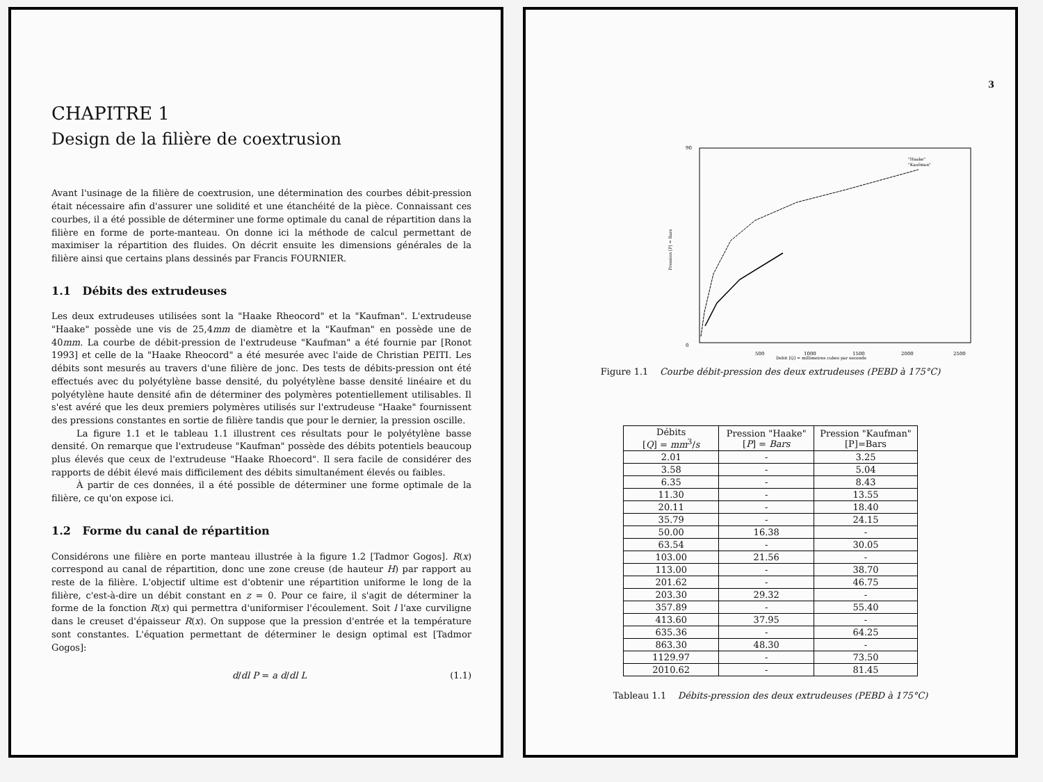CHAPITRE 1
Design de la filière de coextrusion
Avant l'usinage de la filière de coextrusion, une détermination des courbes débit-pression était nécessaire afin d'assurer une solidité et une étanchéité de la pièce. Connaissant ces courbes, il a été possible de déterminer une forme optimale du canal de répartition dans la filière en forme de porte-manteau. On donne ici la méthode de calcul permettant de maximiser la répartition des fluides. On décrit ensuite les dimensions générales de la filière ainsi que certains plans dessinés par Francis FOURNIER.
1.1 Débits des extrudeuses
Les deux extrudeuses utilisées sont la "Haake Rheocord" et la "Kaufman". L'extrudeuse "Haake" possède une vis de 25,4mm de diamètre et la "Kaufman" en possède une de 40mm. La courbe de débit-pression de l'extrudeuse "Kaufman" a été fournie par [Ronot 1993] et celle de la "Haake Rheocord" a été mesurée avec l'aide de Christian PEITI. Les débits sont mesurés au travers d'une filière de jonc. Des tests de débits-pression ont été effectués avec du polyétylène basse densité, du polyétylène basse densité linéaire et du polyétylène haute densité afin de déterminer des polymères potentiellement utilisables. Il s'est avéré que les deux premiers polymères utilisés sur l'extrudeuse "Haake" fournissent des pressions constantes en sortie de filière tandis que pour le dernier, la pression oscille.
La figure 1.1 et le tableau 1.1 illustrent ces résultats pour le polyétylène basse densité. On remarque que l'extrudeuse "Kaufman" possède des débits potentiels beaucoup plus élevés que ceux de l'extrudeuse "Haake Rhoecord". Il sera facile de considérer des rapports de débit élevé mais difficilement des débits simultanément élevés ou faibles.
À partir de ces données, il a été possible de déterminer une forme optimale de la filière, ce qu'on expose ici.
1.2 Forme du canal de répartition
Considérons une filière en porte manteau illustrée à la figure 1.2 [Tadmor Gogos]. R(x) correspond au canal de répartition, donc une zone creuse (de hauteur H) par rapport au reste de la filière. L'objectif ultime est d'obtenir une répartition uniforme le long de la filière, c'est-à-dire un débit constant en z = 0. Pour ce faire, il s'agit de déterminer la forme de la fonction R(x) qui permettra d'uniformiser l'écoulement. Soit l l'axe curviligne dans le creuset d'épaisseur R(x). On suppose que la pression d'entrée et la température sont constantes. L'équation permettant de déterminer le design optimal est [Tadmor Gogos]:
d/dl P = a d/dl L (1.1)
3
0
90
500
1000
1500
2000
2500
Debit [Q] = millimetres cubes par seconde
Pression [P] = Bars
"Haake"
"Kaufman"
Figure 1.1 Courbe débit-pression des deux extrudeuses (PEBD à 175°C)
| Débits [ Q ] = mm<sup>3</sup>/ s | Pression "Haake" [ P ] = Bars | Pression "Kaufman" [P]=Bars |
| --- | --- | --- |
| 2.01 | - | 3.25 |
| 3.58 | - | 5.04 |
| 6.35 | - | 8.43 |
| 11.30 | - | 13.55 |
| 20.11 | - | 18.40 |
| 35.79 | - | 24.15 |
| 50.00 | 16.38 | - |
| 63.54 | - | 30.05 |
| 103.00 | 21.56 | - |
| 113.00 | - | 38.70 |
| 201.62 | - | 46.75 |
| 203.30 | 29.32 | - |
| 357.89 | - | 55.40 |
| 413.60 | 37.95 | - |
| 635.36 | - | 64.25 |
| 863.30 | 48.30 | - |
| 1129.97 | - | 73.50 |
| 2010.62 | - | 81.45 |
Tableau 1.1 Débits-pression des deux extrudeuses (PEBD à 175°C)